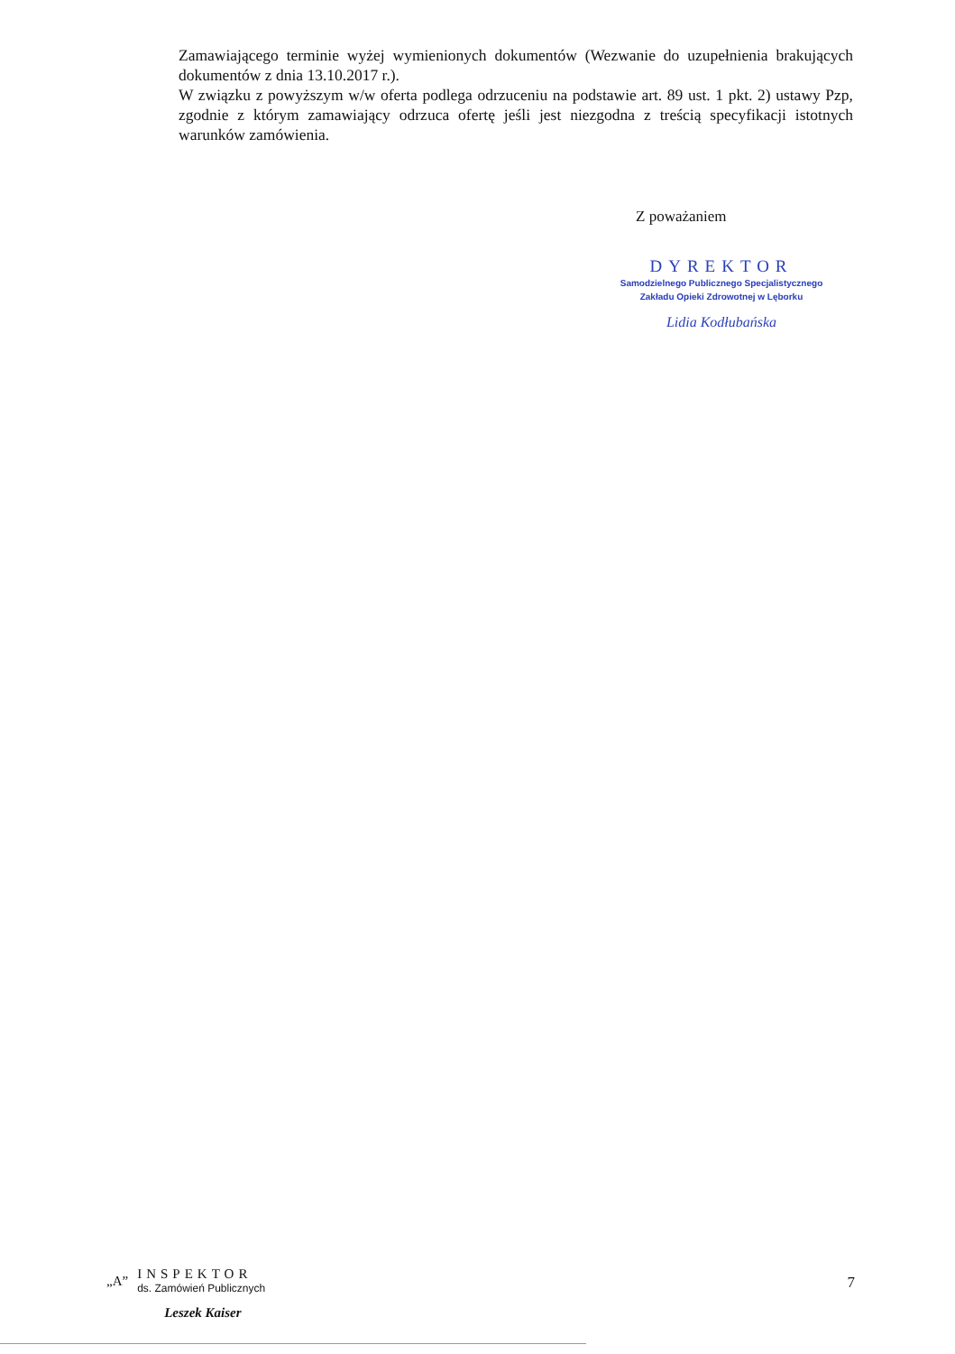Zamawiającego terminie wyżej wymienionych dokumentów (Wezwanie do uzupełnienia brakujących dokumentów z dnia 13.10.2017 r.).
W związku z powyższym w/w oferta podlega odrzuceniu na podstawie art. 89 ust. 1 pkt. 2) ustawy Pzp, zgodnie z którym zamawiający odrzuca ofertę jeśli jest niezgodna z treścią specyfikacji istotnych warunków zamówienia.
Z poważaniem
DYREKTOR
Samodzielnego Publicznego Specjalistycznego
Zakładu Opieki Zdrowotnej w Lęborku
Lidia Kodłubańska
„A”
INSPEKTOR
ds. Zamówień Publicznych
Leszek Kaiser
7